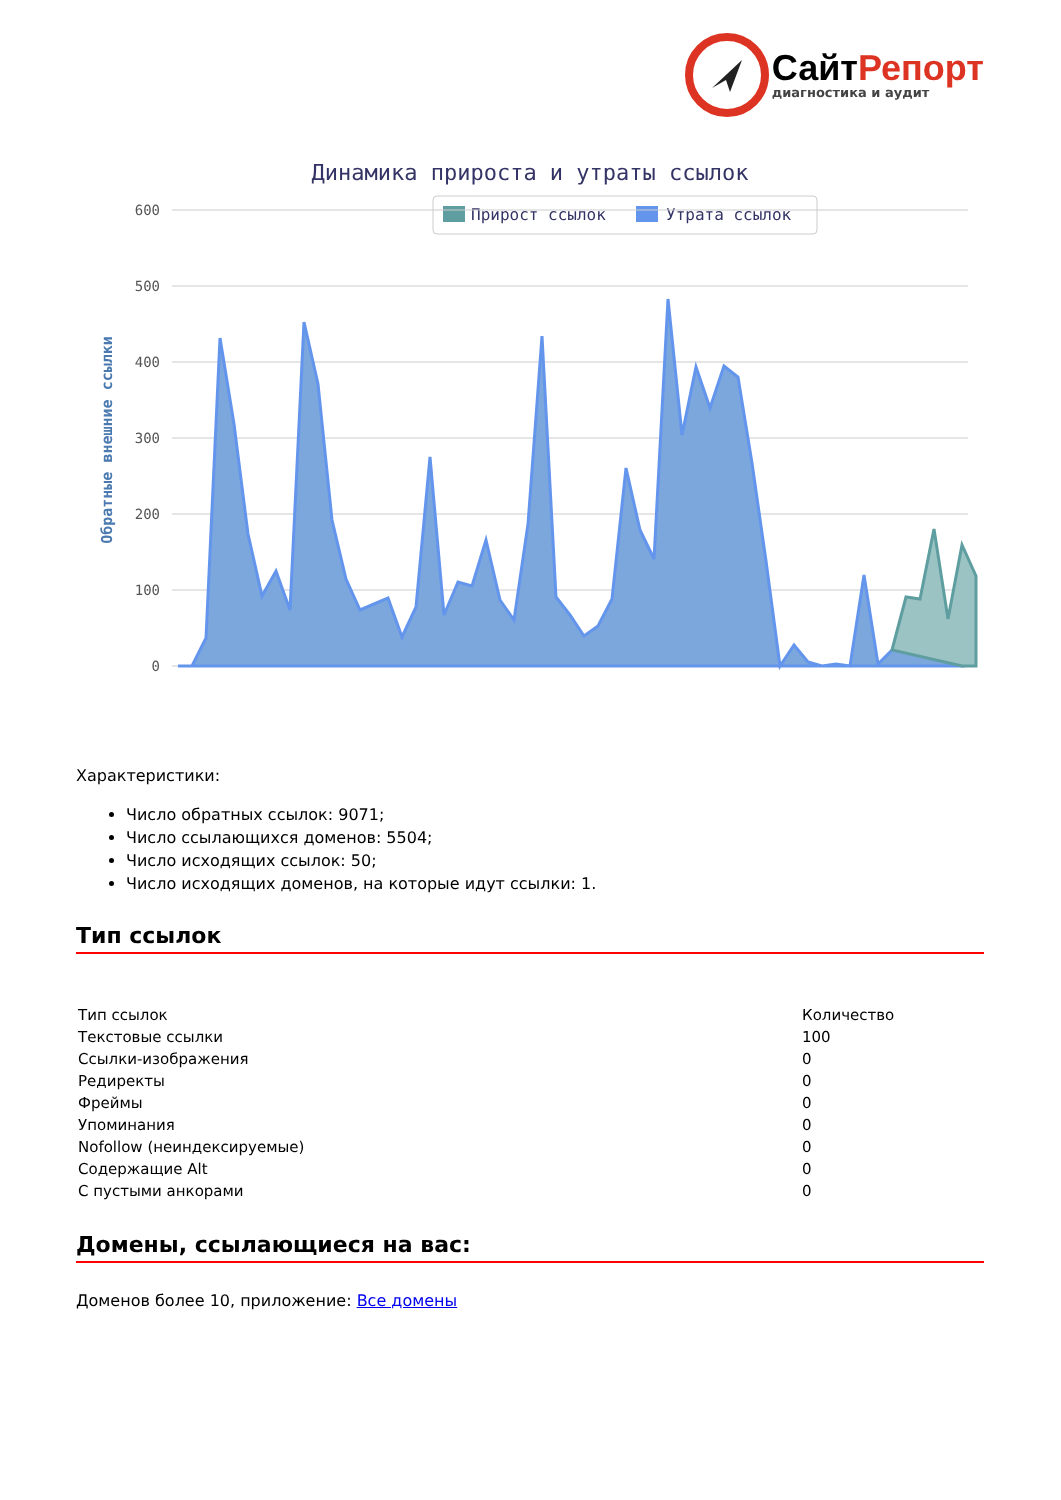СайтРепорт
диагностика и аудит
Динамика прироста и утраты ссылок
Прирост ссылок
Утрата ссылок
600
500
400
300
200
100
0
Обратные внешние ссылки
Характеристики:
Число обратных ссылок: 9071;
Число ссылающихся доменов: 5504;
Число исходящих ссылок: 50;
Число исходящих доменов, на которые идут ссылки: 1.
Тип ссылок
| Тип ссылок | Количество |
| Текстовые ссылки | 100 |
| Ссылки-изображения | 0 |
| Редиректы | 0 |
| Фреймы | 0 |
| Упоминания | 0 |
| Nofollow (неиндексируемые) | 0 |
| Содержащие Alt | 0 |
| С пустыми анкорами | 0 |
Домены, ссылающиеся на вас:
Доменов более 10, приложение: Все домены